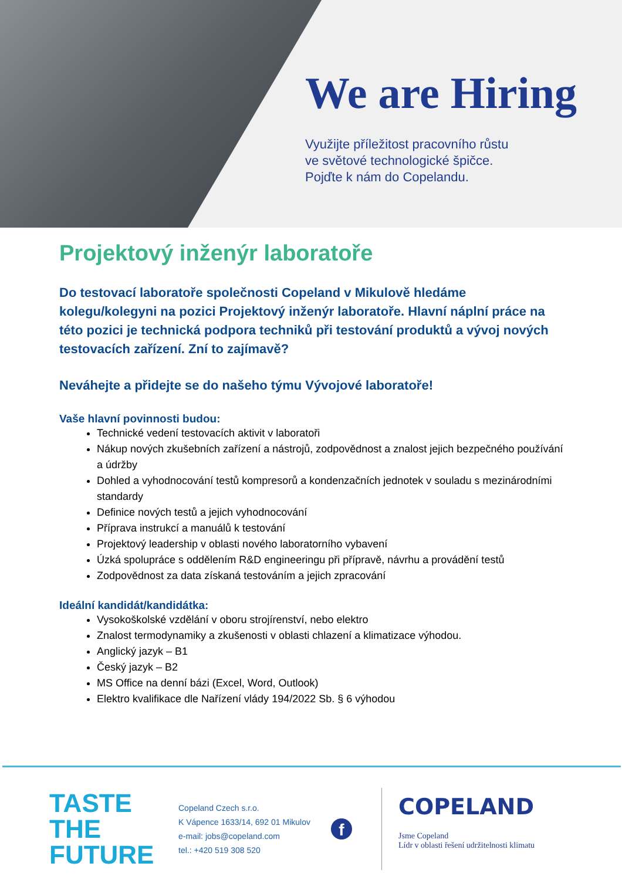We are Hiring
Využijte příležitost pracovního růstu
ve světové technologické špičce.
Pojďte k nám do Copelandu.
Projektový inženýr laboratoře
Do testovací laboratoře společnosti Copeland v Mikulově hledáme kolegu/kolegyni na pozici Projektový inženýr laboratoře. Hlavní náplní práce na této pozici je technická podpora techniků při testování produktů a vývoj nových testovacích zařízení. Zní to zajímavě?
Neváhejte a přidejte se do našeho týmu Vývojové laboratoře!
Vaše hlavní povinnosti budou:
Technické vedení testovacích aktivit v laboratoři
Nákup nových zkušebních zařízení a nástrojů, zodpovědnost a znalost jejich bezpečného používání a údržby
Dohled a vyhodnocování testů kompresorů a kondenzačních jednotek v souladu s mezinárodními standardy
Definice nových testů a jejich vyhodnocování
Příprava instrukcí a manuálů k testování
Projektový leadership v oblasti nového laboratorního vybavení
Úzká spolupráce s oddělením R&D engineeringu při přípravě, návrhu a provádění testů
Zodpovědnost za data získaná testováním a jejich zpracování
Ideální kandidát/kandidátka:
Vysokoškolské vzdělání v oboru strojírenství, nebo elektro
Znalost termodynamiky a zkušenosti v oblasti chlazení a klimatizace výhodou.
Anglický jazyk – B1
Český jazyk – B2
MS Office na denní bázi (Excel, Word, Outlook)
Elektro kvalifikace dle Nařízení vlády 194/2022 Sb. § 6 výhodou
TASTE THE
FUTURE
Copeland Czech s.r.o.
K Vápence 1633/14, 692 01 Mikulov
e-mail: jobs@copeland.com
tel.: +420 519 308 520
f
COPELAND
Jsme Copeland
Lídr v oblasti řešení udržitelnosti klimatu